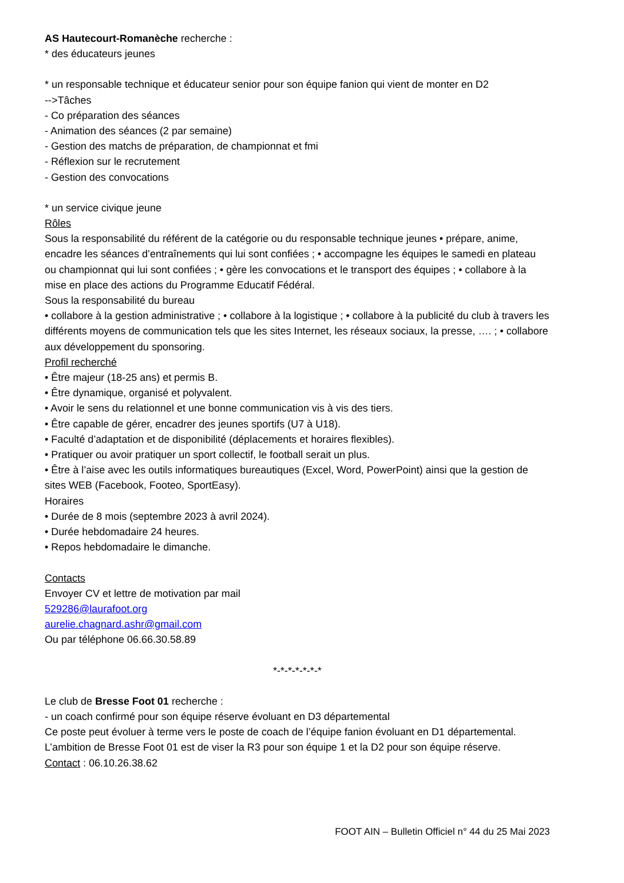AS Hautecourt-Romanèche recherche :
* des éducateurs jeunes
* un responsable technique et éducateur senior pour son équipe fanion qui vient de monter en D2
-->Tâches
- Co préparation des séances
- Animation des séances (2 par semaine)
- Gestion des matchs de préparation, de championnat et fmi
- Réflexion sur le recrutement
- Gestion des convocations
* un service civique jeune
Rôles
Sous la responsabilité du référent de la catégorie ou du responsable technique jeunes • prépare, anime, encadre les séances d’entraînements qui lui sont confiées ; • accompagne les équipes le samedi en plateau ou championnat qui lui sont confiées ; • gère les convocations et le transport des équipes ; • collabore à la mise en place des actions du Programme Educatif Fédéral.
Sous la responsabilité du bureau
• collabore à la gestion administrative ; • collabore à la logistique ; • collabore à la publicité du club à travers les différents moyens de communication tels que les sites Internet, les réseaux sociaux, la presse, …. ; • collabore aux développement du sponsoring.
Profil recherché
• Être majeur (18-25 ans) et permis B.
• Être dynamique, organisé et polyvalent.
• Avoir le sens du relationnel et une bonne communication vis à vis des tiers.
• Être capable de gérer, encadrer des jeunes sportifs (U7 à U18).
• Faculté d’adaptation et de disponibilité (déplacements et horaires flexibles).
• Pratiquer ou avoir pratiquer un sport collectif, le football serait un plus.
• Être à l’aise avec les outils informatiques bureautiques (Excel, Word, PowerPoint) ainsi que la gestion de sites WEB (Facebook, Footeo, SportEasy).
Horaires
• Durée de 8 mois (septembre 2023 à avril 2024).
• Durée hebdomadaire 24 heures.
• Repos hebdomadaire le dimanche.
Contacts
Envoyer CV et lettre de motivation par mail
529286@laurafoot.org
aurelie.chagnard.ashr@gmail.com
Ou par téléphone 06.66.30.58.89
*-*-*-*-*-*-*
Le club de Bresse Foot 01 recherche :
- un coach confirmé pour son équipe réserve évoluant en D3 départemental
Ce poste peut évoluer à terme vers le poste de coach de l’équipe fanion évoluant en D1 départemental.
L’ambition de Bresse Foot 01 est de viser la R3 pour son équipe 1 et la D2 pour son équipe réserve.
Contact : 06.10.26.38.62
FOOT AIN – Bulletin Officiel n° 44 du 25 Mai 2023